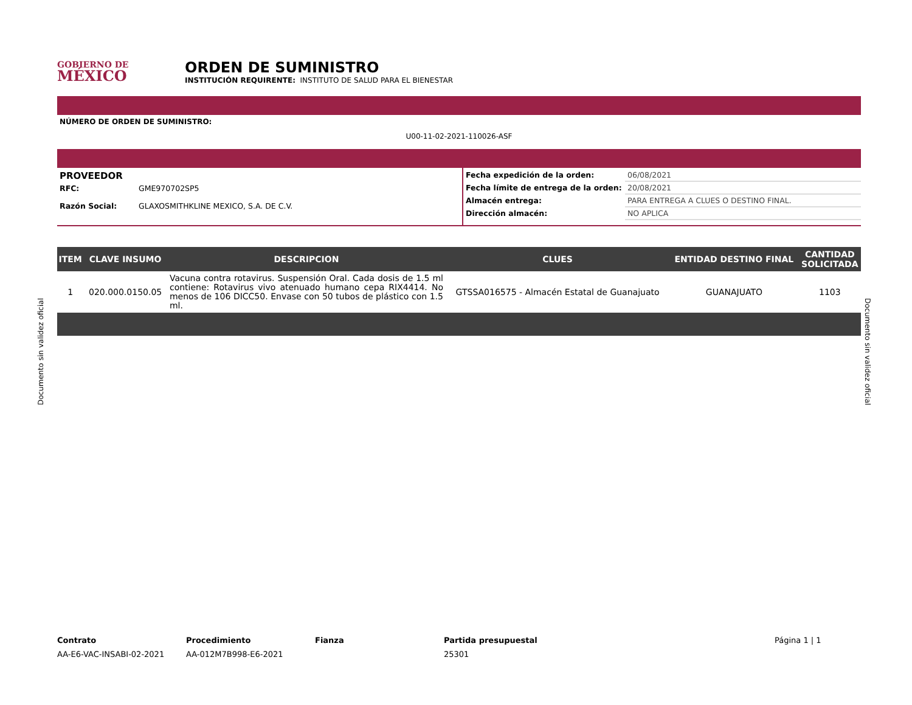GOBIERNO DE
MÉXICO
ORDEN DE SUMINISTRO
INSTITUCIÓN REQUIRENTE: INSTITUTO DE SALUD PARA EL BIENESTAR
NÚMERO DE ORDEN DE SUMINISTRO:
U00-11-02-2021-110026-ASF
PROVEEDOR
RFC: GME970702SP5
Razón Social: GLAXOSMITHKLINE MEXICO, S.A. DE C.V.
Fecha expedición de la orden: 06/08/2021
Fecha límite de entrega de la orden: 20/08/2021
Almacén entrega: PARA ENTREGA A CLUES O DESTINO FINAL.
Dirección almacén: NO APLICA
| ITEM | CLAVE INSUMO | DESCRIPCION | CLUES | ENTIDAD DESTINO FINAL | CANTIDAD SOLICITADA |
| --- | --- | --- | --- | --- | --- |
| 1 | 020.000.0150.05 | Vacuna contra rotavirus. Suspensión Oral. Cada dosis de 1.5 ml contiene: Rotavirus vivo atenuado humano cepa RIX4414. No menos de 106 DICC50. Envase con 50 tubos de plástico con 1.5 ml. | GTSSA016575 - Almacén Estatal de Guanajuato | GUANAJUATO | 1103 |
Contrato
AA-E6-VAC-INSABI-02-2021
Procedimiento
AA-012M7B998-E6-2021
Fianza Partida presupuestal
25301
Página 1 | 1
Documento sin validez oficial
Documento sin validez oficial